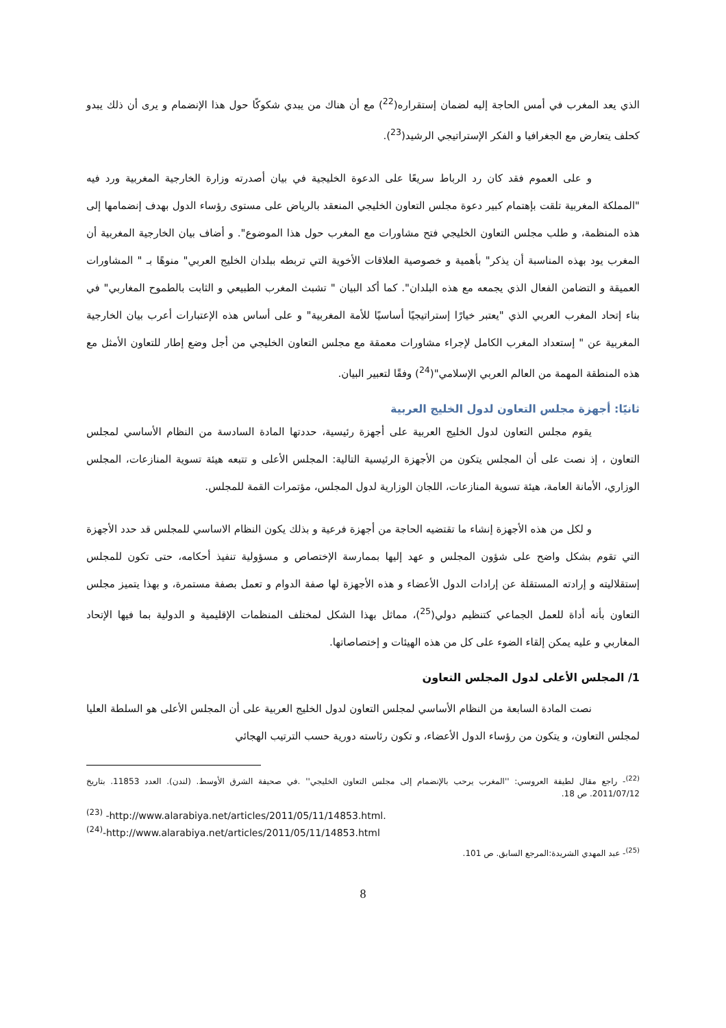الذي يعد المغرب في أمس الحاجة إليه لضمان إستقراره(<sup>22</sup>) مع أن هناك من يبدي شكوكًا حول هذا الإنضمام و يرى أن ذلك يبدو كحلف يتعارض مع الجغرافيا و الفكر الإستراتيجي الرشيد(<sup>23</sup>).
و على العموم فقد كان رد الرباط سريعًا على الدعوة الخليجية في بيان أصدرته وزارة الخارجية المغربية ورد فيه "المملكة المغربية تلقت بإهتمام كبير دعوة مجلس التعاون الخليجي المنعقد بالرياض على مستوى رؤساء الدول بهدف إنضمامها إلى هذه المنظمة، و طلب مجلس التعاون الخليجي فتح مشاورات مع المغرب حول هذا الموضوع". و أضاف بيان الخارجية المغربية أن المغرب يود بهذه المناسبة أن يذكر" بأهمية و خصوصية العلاقات الأخوية التي تربطه ببلدان الخليج العربي" منوهًا بـ " المشاورات العميقة و التضامن الفعال الذي يجمعه مع هذه البلدان". كما أكد البيان " تشبث المغرب الطبيعي و الثابت بالطموح المغاربي" في بناء إتحاد المغرب العربي الذي "يعتبر خيارًا إستراتيجيًا أساسيًا للأمة المغربية" و على أساس هذه الإعتبارات أعرب بيان الخارجية المغربية عن " إستعداد المغرب الكامل لإجراء مشاورات معمقة مع مجلس التعاون الخليجي من أجل وضع إطار للتعاون الأمثل مع هذه المنطقة المهمة من العالم العربي الإسلامي"(<sup>24</sup>) وفقًا لتعبير البيان.
ثانيًا: أجهزة مجلس التعاون لدول الخليج العربية
يقوم مجلس التعاون لدول الخليج العربية على أجهزة رئيسية، حددتها المادة السادسة من النظام الأساسي لمجلس التعاون ، إذ نصت على أن المجلس يتكون من الأجهزة الرئيسية التالية: المجلس الأعلى و تتبعه هيئة تسوية المنازعات، المجلس الوزاري، الأمانة العامة، هيئة تسوية المنازعات، اللجان الوزارية لدول المجلس، مؤتمرات القمة للمجلس.
و لكل من هذه الأجهزة إنشاء ما تقتضيه الحاجة من أجهزة فرعية و بذلك يكون النظام الاساسي للمجلس قد حدد الأجهزة التي تقوم بشكل واضح على شؤون المجلس و عهد إليها بممارسة الإختصاص و مسؤولية تنفيذ أحكامه، حتى تكون للمجلس إستقلاليته و إرادته المستقلة عن إرادات الدول الأعضاء و هذه الأجهزة لها صفة الدوام و تعمل بصفة مستمرة، و بهذا يتميز مجلس التعاون بأنه أداة للعمل الجماعي كتنظيم دولي(<sup>25</sup>)، مماثل بهذا الشكل لمختلف المنظمات الإقليمية و الدولية بما فيها الإتحاد المغاربي و عليه يمكن إلقاء الضوء على كل من هذه الهيئات و إختصاصاتها.
1/ المجلس الأعلى لدول المجلس التعاون
نصت المادة السابعة من النظام الأساسي لمجلس التعاون لدول الخليج العربية على أن المجلس الأعلى هو السلطة العليا لمجلس التعاون، و يتكون من رؤساء الدول الأعضاء، و تكون رئاسته دورية حسب الترتيب الهجائي
<sup>(22)</sup>- راجع مقال لطيفة العروسي: ''المغرب يرحب بالإنضمام إلى مجلس التعاون الخليجي'' .في صحيفة الشرق الأوسط. (لندن). العدد 11853. بتاريخ 2011/07/12. ص 18.
<sup>(23)</sup> -http://www.alarabiya.net/articles/2011/05/11/14853.html.
<sup>(24)</sup>-http://www.alarabiya.net/articles/2011/05/11/14853.html
<sup>(25)</sup>- عبد المهدي الشريدة:المرجع السابق. ص 101.
8